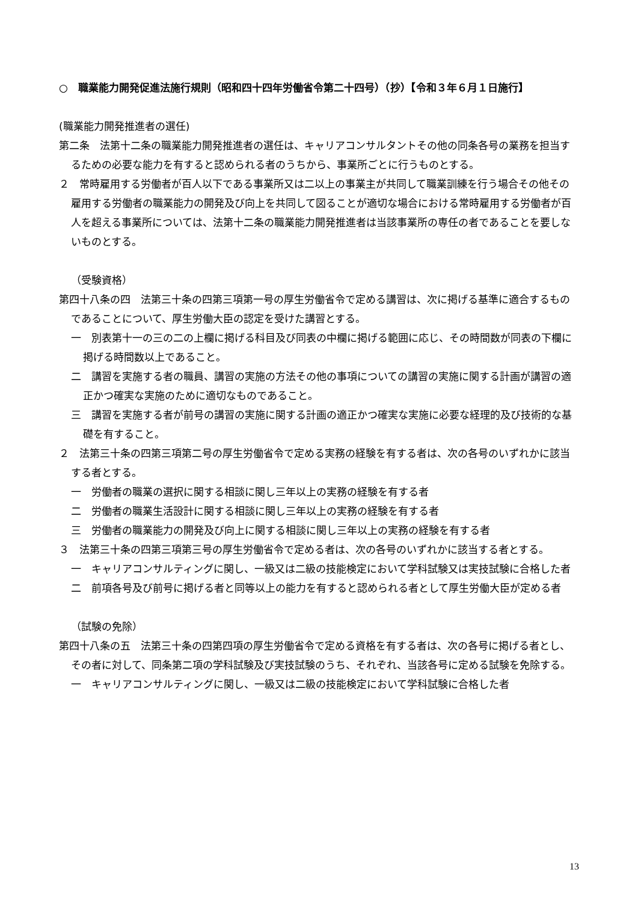○　職業能力開発促進法施行規則（昭和四十四年労働省令第二十四号）（抄）【令和３年６月１日施行】
(職業能力開発推進者の選任)
第二条　法第十二条の職業能力開発推進者の選任は、キャリアコンサルタントその他の同条各号の業務を担当するための必要な能力を有すると認められる者のうちから、事業所ごとに行うものとする。
２　常時雇用する労働者が百人以下である事業所又は二以上の事業主が共同して職業訓練を行う場合その他その雇用する労働者の職業能力の開発及び向上を共同して図ることが適切な場合における常時雇用する労働者が百人を超える事業所については、法第十二条の職業能力開発推進者は当該事業所の専任の者であることを要しないものとする。
（受験資格）
第四十八条の四　法第三十条の四第三項第一号の厚生労働省令で定める講習は、次に掲げる基準に適合するものであることについて、厚生労働大臣の認定を受けた講習とする。
一　別表第十一の三の二の上欄に掲げる科目及び同表の中欄に掲げる範囲に応じ、その時間数が同表の下欄に掲げる時間数以上であること。
二　講習を実施する者の職員、講習の実施の方法その他の事項についての講習の実施に関する計画が講習の適正かつ確実な実施のために適切なものであること。
三　講習を実施する者が前号の講習の実施に関する計画の適正かつ確実な実施に必要な経理的及び技術的な基礎を有すること。
２　法第三十条の四第三項第二号の厚生労働省令で定める実務の経験を有する者は、次の各号のいずれかに該当する者とする。
一　労働者の職業の選択に関する相談に関し三年以上の実務の経験を有する者
二　労働者の職業生活設計に関する相談に関し三年以上の実務の経験を有する者
三　労働者の職業能力の開発及び向上に関する相談に関し三年以上の実務の経験を有する者
３　法第三十条の四第三項第三号の厚生労働省令で定める者は、次の各号のいずれかに該当する者とする。
一　キャリアコンサルティングに関し、一級又は二級の技能検定において学科試験又は実技試験に合格した者
二　前項各号及び前号に掲げる者と同等以上の能力を有すると認められる者として厚生労働大臣が定める者
（試験の免除）
第四十八条の五　法第三十条の四第四項の厚生労働省令で定める資格を有する者は、次の各号に掲げる者とし、その者に対して、同条第二項の学科試験及び実技試験のうち、それぞれ、当該各号に定める試験を免除する。
一　キャリアコンサルティングに関し、一級又は二級の技能検定において学科試験に合格した者
13